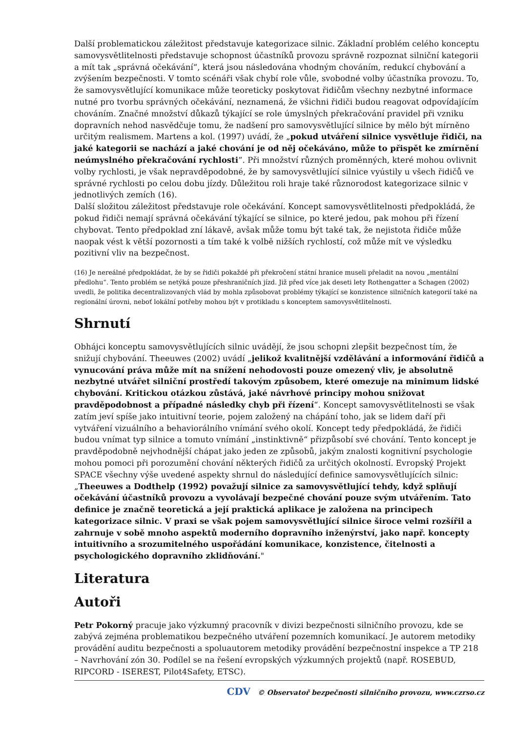Další problematickou záležitost představuje kategorizace silnic. Základní problém celého konceptu samovysvětlitelnosti představuje schopnost účastníků provozu správně rozpoznat silniční kategorii a mít tak „správná očekávání“, která jsou následována vhodným chováním, redukcí chybování a zvýšením bezpečnosti. V tomto scénáři však chybí role vůle, svobodné volby účastníka provozu. To, že samovysvětlující komunikace může teoreticky poskytovat řidičům všechny nezbytné informace nutné pro tvorbu správných očekávání, neznamená, že všichni řidiči budou reagovat odpovídajícím chováním. Značné množství důkazů týkající se role úmyslných překračování pravidel při vzniku dopravních nehod nasvědčuje tomu, že nadšení pro samovysvětlující silnice by mělo být mírněno určitým realismem. Martens a kol. (1997) uvádí, že „pokud utváření silnice vysvětluje řidiči, na jaké kategorii se nachází a jaké chování je od něj očekáváno, může to přispět ke zmírnění neúmyslného překračování rychlosti“. Při množství různých proměnných, které mohou ovlivnit volby rychlosti, je však nepravděpodobné, že by samovysvětlující silnice vyústily u všech řidičů ve správné rychlosti po celou dobu jízdy. Důležitou roli hraje také různorodost kategorizace silnic v jednotlivých zemích (16).
Další složitou záležitost představuje role očekávání. Koncept samovysvětlitelnosti předpokládá, že pokud řidiči nemají správná očekávání týkající se silnice, po které jedou, pak mohou při řízení chybovat. Tento předpoklad zní lákavě, avšak může tomu být také tak, že nejistota řidiče může naopak vést k větší pozornosti a tím také k volbě nižších rychlostí, což může mít ve výsledku pozitivní vliv na bezpečnost.
(16) Je nereálné předpokládat, že by se řidiči pokaždé při překročení státní hranice museli přeladit na novou „mentální předlohu“. Tento problém se netýká pouze přeshraničních jízd. Již před více jak deseti lety Rothengatter a Schagen (2002) uvedli, že politika decentralizovaných vlád by mohla způsobovat problémy týkající se konzistence silničních kategorií také na regionální úrovni, neboť lokální potřeby mohou být v protikladu s konceptem samovysvětlitelnosti.
Shrnutí
Obhájci konceptu samovysvětlujících silnic uvádějí, že jsou schopni zlepšit bezpečnost tím, že snižují chybování. Theeuwes (2002) uvádí „jelikož kvalitnější vzdělávání a informování řidičů a vynucování práva může mít na snížení nehodovosti pouze omezený vliv, je absolutně nezbytné utvářet silniční prostředí takovým způsobem, které omezuje na minimum lidské chybování. Kritickou otázkou zůstává, jaké návrhové principy mohou snižovat pravděpodobnost a případné následky chyb při řízení“. Koncept samovysvětlitelnosti se však zatím jeví spíše jako intuitivní teorie, pojem založený na chápání toho, jak se lidem daří při vytváření vizuálního a behaviorálního vnímání svého okolí. Koncept tedy předpokládá, že řidiči budou vnímat typ silnice a tomuto vnímání „instinktivně“ přizpůsobí své chování. Tento koncept je pravděpodobně nejvhodnější chápat jako jeden ze způsobů, jakým znalosti kognitivní psychologie mohou pomoci při porozumění chování některých řidičů za určitých okolností. Evropský Projekt SPACE všechny výše uvedené aspekty shrnul do následující definice samovysvětlujících silnic:
„Theeuwes a Dodthelp (1992) považují silnice za samovysvětlující tehdy, když splňují očekávání účastníků provozu a vyvolávají bezpečné chování pouze svým utvářením. Tato definice je značně teoretická a její praktická aplikace je založena na principech kategorizace silnic. V praxi se však pojem samovysvětlující silnice široce velmi rozšířil a zahrnuje v sobě mnoho aspektů moderního dopravního inženýrství, jako např. koncepty intuitivního a srozumitelného uspořádání komunikace, konzistence, čitelnosti a psychologického dopravního zklidňování."
Literatura
Autoři
Petr Pokorný pracuje jako výzkumný pracovník v divizi bezpečnosti silničního provozu, kde se zabývá zejména problematikou bezpečného utváření pozemních komunikací. Je autorem metodiky provádění auditu bezpečnosti a spoluautorem metodiky provádění bezpečnostní inspekce a TP 218 – Navrhování zón 30. Podílel se na řešení evropských výzkumných projektů (např. ROSEBUD, RIPCORD - ISEREST, Pilot4Safety, ETSC).
CDV © Observatoř bezpečnosti silničního provozu, www.czrso.cz